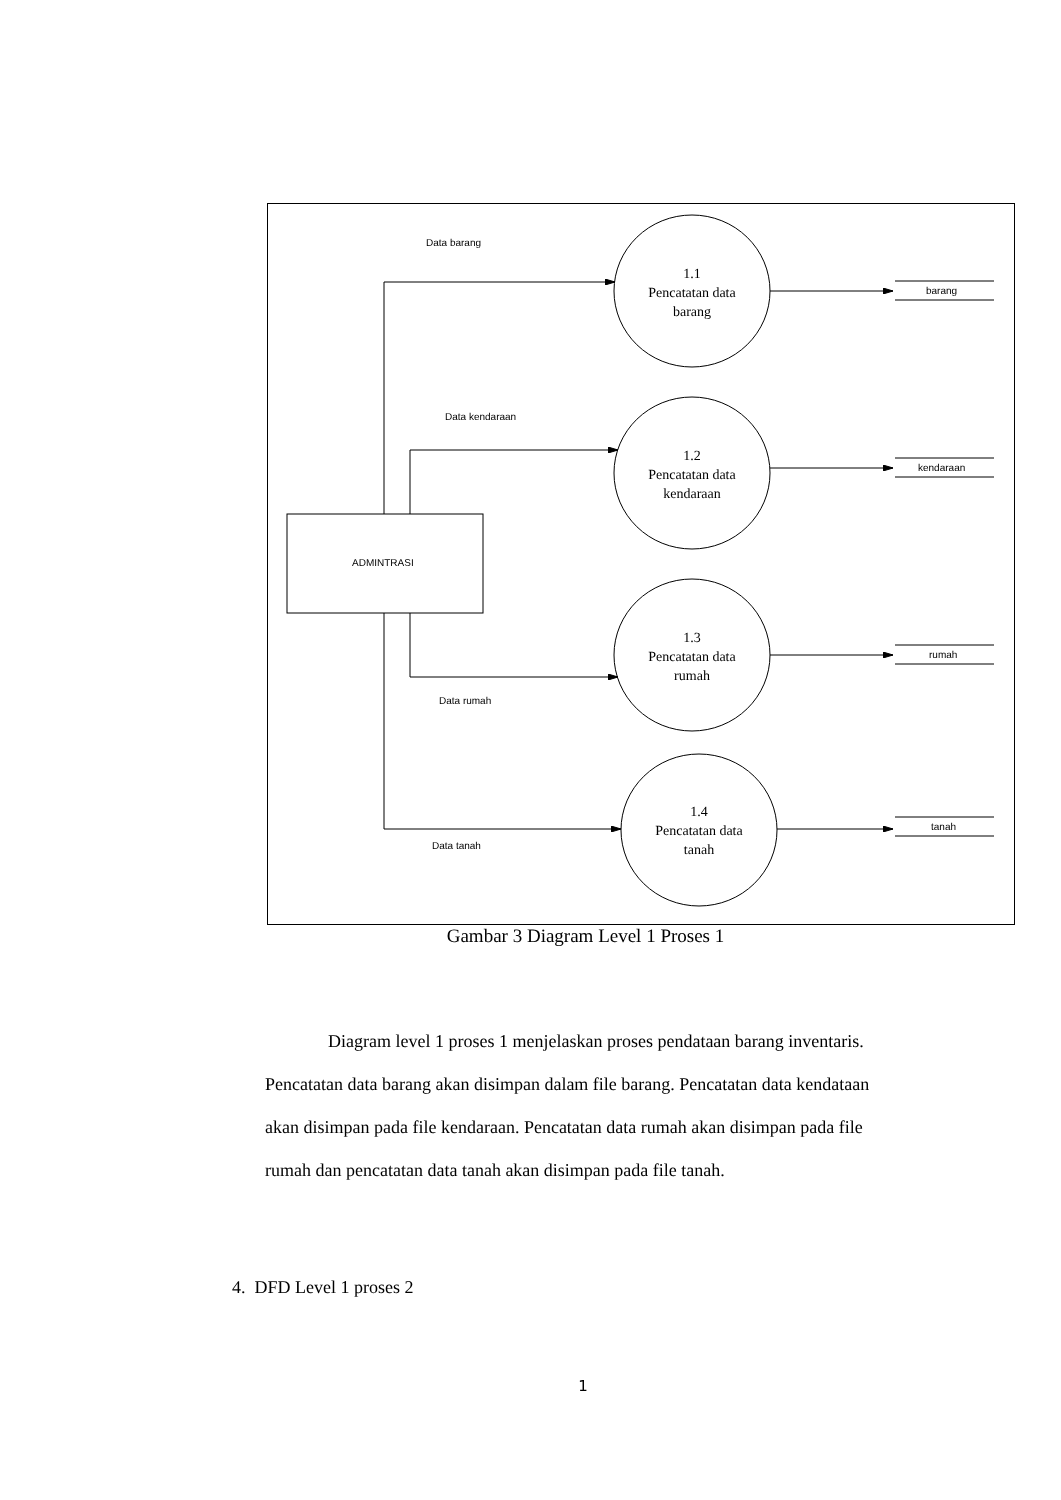Data barang
Data kendaraan
Data rumah
Data tanah
ADMINTRASI
barang
kendaraan
rumah
tanah
1.1
Pencatatan data
barang
1.2
Pencatatan data
kendaraan
1.3
Pencatatan data
rumah
1.4
Pencatatan data
tanah
Gambar 3 Diagram Level 1 Proses 1
Diagram level 1 proses 1 menjelaskan proses pendataan barang inventaris. Pencatatan data barang akan disimpan dalam file barang. Pencatatan data kendataan akan disimpan pada file kendaraan. Pencatatan data rumah akan disimpan pada file rumah dan pencatatan data tanah akan disimpan pada file tanah.
4. DFD Level 1 proses 2
1